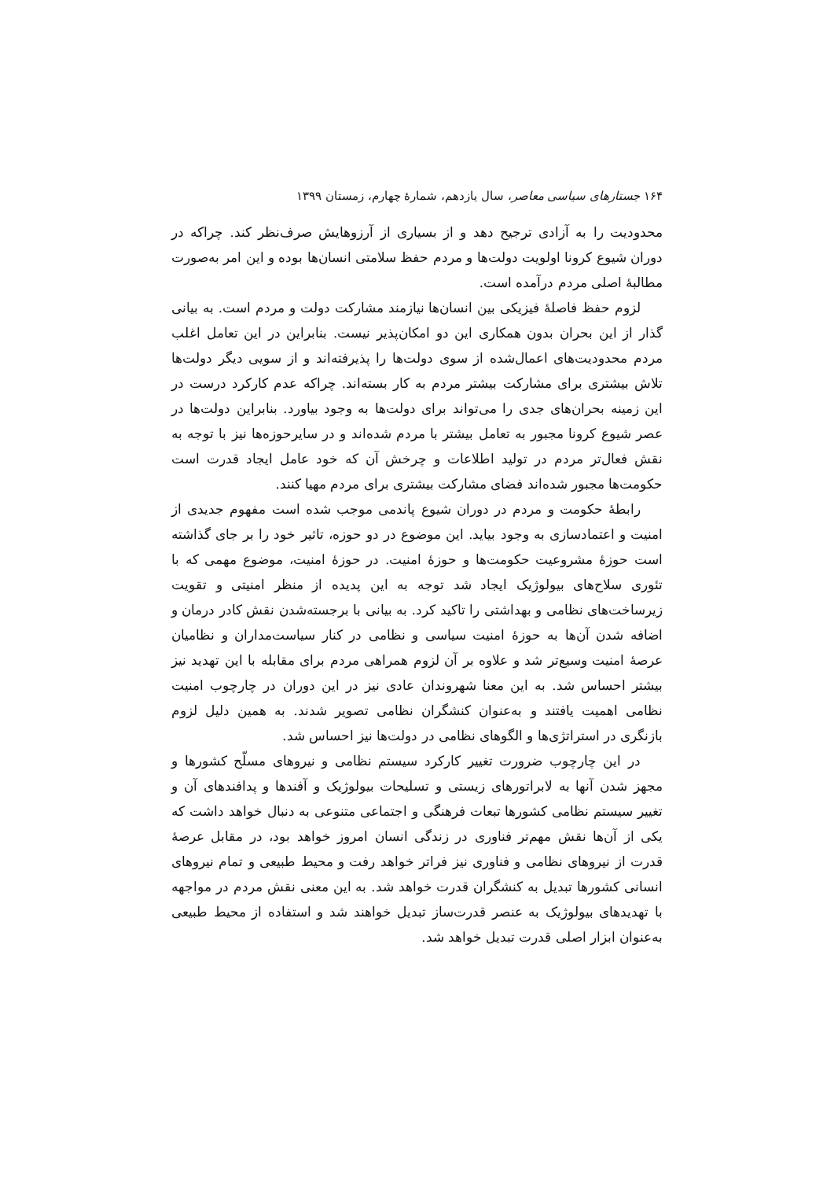۱۶۴ جستارهای سیاسی معاصر، سال یازدهم، شمارهٔ چهارم، زمستان ۱۳۹۹
محدودیت را به آزادی ترجیح دهد و از بسیاری از آرزوهایش صرف‌نظر کند. چراکه در دوران شیوع کرونا اولویت دولت‌ها و مردم حفظ سلامتی انسان‌ها بوده و این امر به‌صورت مطالبهٔ اصلی مردم درآمده است.
لزوم حفظ فاصلهٔ فیزیکی بین انسان‌ها نیازمند مشارکت دولت و مردم است. به بیانی گذار از این بحران بدون همکاری این دو امکان‌پذیر نیست. بنابراین در این تعامل اغلب مردم محدودیت‌های اعمال‌شده از سوی دولت‌ها را پذیرفته‌اند و از سویی دیگر دولت‌ها تلاش بیشتری برای مشارکت بیشتر مردم به کار بسته‌اند. چراکه عدم کارکرد درست در این زمینه بحران‌های جدی را می‌تواند برای دولت‌ها به وجود بیاورد. بنابراین دولت‌ها در عصر شیوع کرونا مجبور به تعامل بیشتر با مردم شده‌اند و در سایرحوزه‌ها نیز با توجه به نقش فعال‌تر مردم در تولید اطلاعات و چرخش آن که خود عامل ایجاد قدرت است حکومت‌ها مجبور شده‌اند فضای مشارکت بیشتری برای مردم مهیا کنند.
رابطهٔ حکومت و مردم در دوران شیوع پاندمی موجب شده است مفهوم جدیدی از امنیت و اعتمادسازی به وجود بیاید. این موضوع در دو حوزه، تاثیر خود را بر جای گذاشته است حوزهٔ مشروعیت حکومت‌ها و حوزهٔ امنیت. در حوزهٔ امنیت، موضوع مهمی که با تئوری سلاح‌های بیولوژیک ایجاد شد توجه به این پدیده از منظر امنیتی و تقویت زیرساخت‌های نظامی و بهداشتی را تاکید کرد. به بیانی با برجسته‌شدن نقش کادر درمان و اضافه شدن آن‌ها به حوزهٔ امنیت سیاسی و نظامی در کنار سیاست‌مداران و نظامیان عرصهٔ امنیت وسیع‌تر شد و علاوه بر آن لزوم همراهی مردم برای مقابله با این تهدید نیز بیشتر احساس شد. به این معنا شهروندان عادی نیز در این دوران در چارچوب امنیت نظامی اهمیت یافتند و به‌عنوان کنشگران نظامی تصویر شدند. به همین دلیل لزوم بازنگری در استراتژی‌ها و الگوهای نظامی در دولت‌ها نیز احساس شد.
در این چارچوب ضرورت تغییر کارکرد سیستم نظامی و نیروهای مسلّح کشورها و مجهز شدن آنها به لابراتورهای زیستی و تسلیحات بیولوژیک و آفندها و پدافندهای آن و تغییر سیستم نظامی کشورها تبعات فرهنگی و اجتماعی متنوعی به دنبال خواهد داشت که یکی از آن‌ها نقش مهم‌تر فناوری در زندگی انسان امروز خواهد بود، در مقابل عرصهٔ قدرت از نیروهای نظامی و فناوری نیز فراتر خواهد رفت و محیط طبیعی و تمام نیروهای انسانی کشورها تبدیل به کنشگران قدرت خواهد شد. به این معنی نقش مردم در مواجهه با تهدیدهای بیولوژیک به عنصر قدرت‌ساز تبدیل خواهند شد و استفاده از محیط طبیعی به‌عنوان ابزار اصلی قدرت تبدیل خواهد شد.